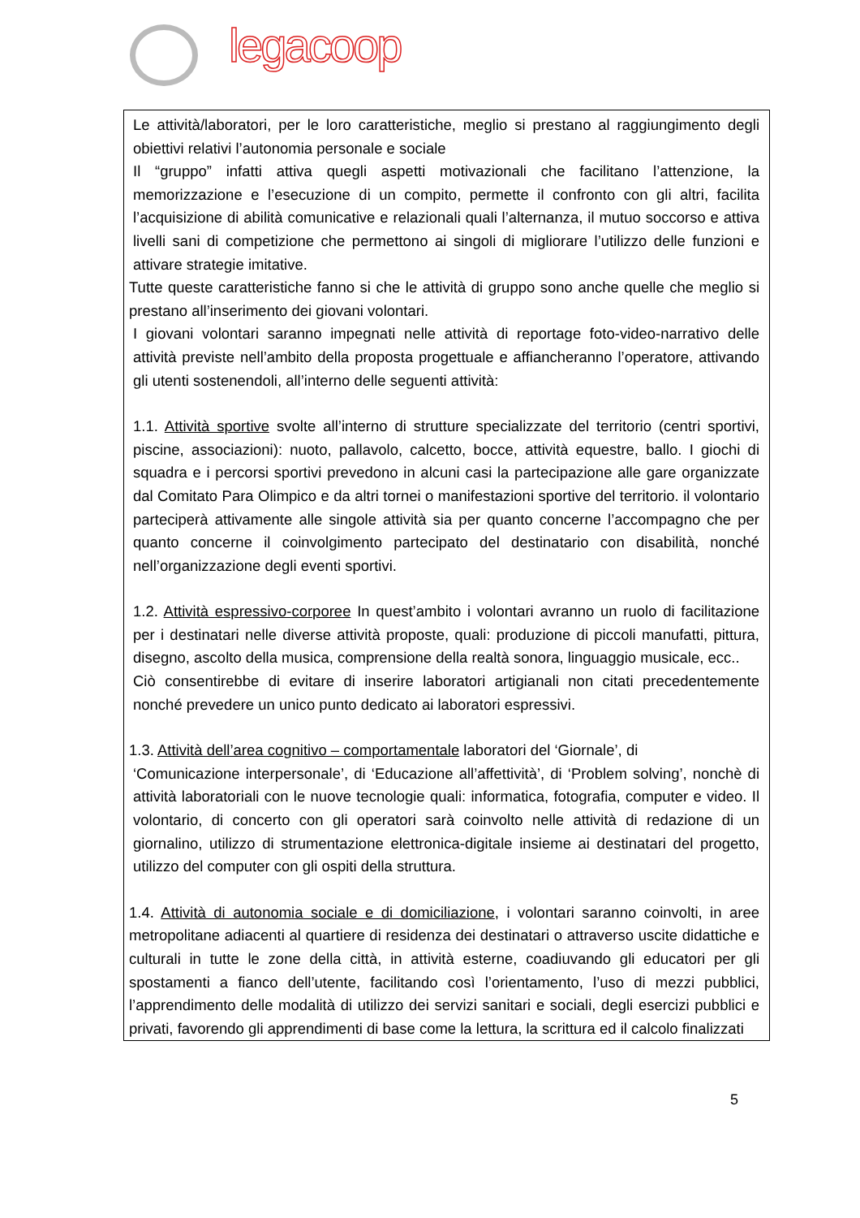legacoop
Le attività/laboratori, per le loro caratteristiche, meglio si prestano al raggiungimento degli obiettivi relativi l’autonomia personale e sociale
Il “gruppo” infatti attiva quegli aspetti motivazionali che facilitano l’attenzione, la memorizzazione e l’esecuzione di un compito, permette il confronto con gli altri, facilita l’acquisizione di abilità comunicative e relazionali quali l’alternanza, il mutuo soccorso e attiva livelli sani di competizione che permettono ai singoli di migliorare l’utilizzo delle funzioni e attivare strategie imitative.
Tutte queste caratteristiche fanno si che le attività di gruppo sono anche quelle che meglio si prestano all’inserimento dei giovani volontari.
I giovani volontari saranno impegnati nelle attività di reportage foto-video-narrativo delle attività previste nell’ambito della proposta progettuale e affiancheranno l’operatore, attivando gli utenti sostenendoli, all’interno delle seguenti attività:
1.1. Attività sportive svolte all’interno di strutture specializzate del territorio (centri sportivi, piscine, associazioni): nuoto, pallavolo, calcetto, bocce, attività equestre, ballo. I giochi di squadra e i percorsi sportivi prevedono in alcuni casi la partecipazione alle gare organizzate dal Comitato Para Olimpico e da altri tornei o manifestazioni sportive del territorio. il volontario parteciperà attivamente alle singole attività sia per quanto concerne l’accompagno che per quanto concerne il coinvolgimento partecipato del destinatario con disabilità, nonché nell’organizzazione degli eventi sportivi.
1.2. Attività espressivo-corporee In quest’ambito i volontari avranno un ruolo di facilitazione per i destinatari nelle diverse attività proposte, quali: produzione di piccoli manufatti, pittura, disegno, ascolto della musica, comprensione della realtà sonora, linguaggio musicale, ecc..
Ciò consentirebbe di evitare di inserire laboratori artigianali non citati precedentemente nonché prevedere un unico punto dedicato ai laboratori espressivi.
1.3. Attività dell’area cognitivo – comportamentale laboratori del ‘Giornale’, di
‘Comunicazione interpersonale’, di ‘Educazione all’affettività’, di ‘Problem solving’, nonchè di attività laboratoriali con le nuove tecnologie quali: informatica, fotografia, computer e video. Il volontario, di concerto con gli operatori sarà coinvolto nelle attività di redazione di un giornalino, utilizzo di strumentazione elettronica-digitale insieme ai destinatari del progetto, utilizzo del computer con gli ospiti della struttura.
1.4. Attività di autonomia sociale e di domiciliazione, i volontari saranno coinvolti, in aree metropolitane adiacenti al quartiere di residenza dei destinatari o attraverso uscite didattiche e culturali in tutte le zone della città, in attività esterne, coadiuvando gli educatori per gli spostamenti a fianco dell’utente, facilitando così l’orientamento, l’uso di mezzi pubblici, l’apprendimento delle modalità di utilizzo dei servizi sanitari e sociali, degli esercizi pubblici e privati, favorendo gli apprendimenti di base come la lettura, la scrittura ed il calcolo finalizzati
5